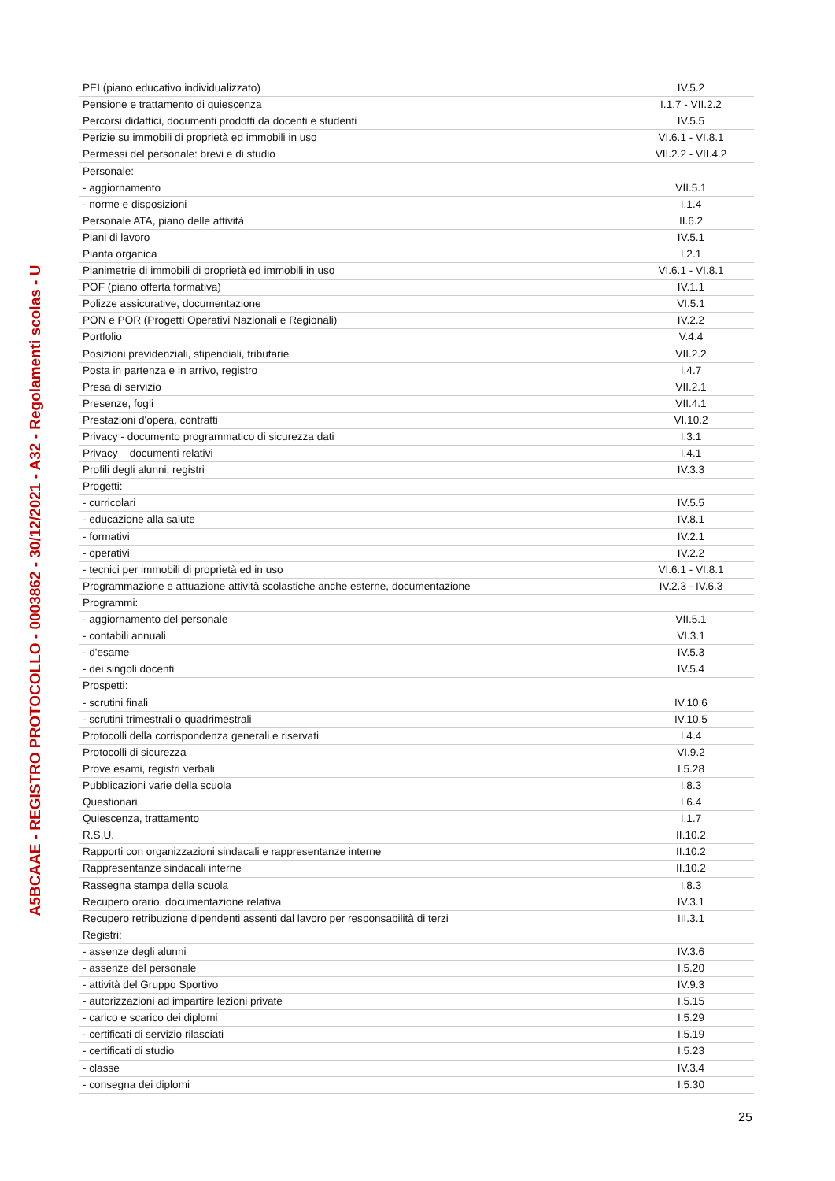A5BCAAE - REGISTRO PROTOCOLLO - 0003862 - 30/12/2021 - A32 - Regolamenti scolas - U
| PEI (piano educativo individualizzato) | IV.5.2 |
| Pensione e trattamento di quiescenza | I.1.7 - VII.2.2 |
| Percorsi didattici, documenti prodotti da docenti e studenti | IV.5.5 |
| Perizie su immobili di proprietà ed immobili in uso | VI.6.1 - VI.8.1 |
| Permessi del personale: brevi e di studio | VII.2.2 - VII.4.2 |
| Personale: | |
| - aggiornamento | VII.5.1 |
| - norme e disposizioni | I.1.4 |
| Personale ATA, piano delle attività | II.6.2 |
| Piani di lavoro | IV.5.1 |
| Pianta organica | I.2.1 |
| Planimetrie di immobili di proprietà ed immobili in uso | VI.6.1 - VI.8.1 |
| POF (piano offerta formativa) | IV.1.1 |
| Polizze assicurative, documentazione | VI.5.1 |
| PON e POR (Progetti Operativi Nazionali e Regionali) | IV.2.2 |
| Portfolio | V.4.4 |
| Posizioni previdenziali, stipendiali, tributarie | VII.2.2 |
| Posta in partenza e in arrivo, registro | I.4.7 |
| Presa di servizio | VII.2.1 |
| Presenze, fogli | VII.4.1 |
| Prestazioni d'opera, contratti | VI.10.2 |
| Privacy - documento programmatico di sicurezza dati | I.3.1 |
| Privacy – documenti relativi | I.4.1 |
| Profili degli alunni, registri | IV.3.3 |
| Progetti: | |
| - curricolari | IV.5.5 |
| - educazione alla salute | IV.8.1 |
| - formativi | IV.2.1 |
| - operativi | IV.2.2 |
| - tecnici per immobili di proprietà ed in uso | VI.6.1 - VI.8.1 |
| Programmazione e attuazione attività scolastiche anche esterne, documentazione | IV.2.3 - IV.6.3 |
| Programmi: | |
| - aggiornamento del personale | VII.5.1 |
| - contabili annuali | VI.3.1 |
| - d'esame | IV.5.3 |
| - dei singoli docenti | IV.5.4 |
| Prospetti: | |
| - scrutini finali | IV.10.6 |
| - scrutini trimestrali o quadrimestrali | IV.10.5 |
| Protocolli della corrispondenza generali e riservati | I.4.4 |
| Protocolli di sicurezza | VI.9.2 |
| Prove esami, registri verbali | I.5.28 |
| Pubblicazioni varie della scuola | I.8.3 |
| Questionari | I.6.4 |
| Quiescenza, trattamento | I.1.7 |
| R.S.U. | II.10.2 |
| Rapporti con organizzazioni sindacali e rappresentanze interne | II.10.2 |
| Rappresentanze sindacali interne | II.10.2 |
| Rassegna stampa della scuola | I.8.3 |
| Recupero orario, documentazione relativa | IV.3.1 |
| Recupero retribuzione dipendenti assenti dal lavoro per responsabilità di terzi | III.3.1 |
| Registri: | |
| - assenze degli alunni | IV.3.6 |
| - assenze del personale | I.5.20 |
| - attività del Gruppo Sportivo | IV.9.3 |
| - autorizzazioni ad impartire lezioni private | I.5.15 |
| - carico e scarico dei diplomi | I.5.29 |
| - certificati di servizio rilasciati | I.5.19 |
| - certificati di studio | I.5.23 |
| - classe | IV.3.4 |
| - consegna dei diplomi | I.5.30 |
25